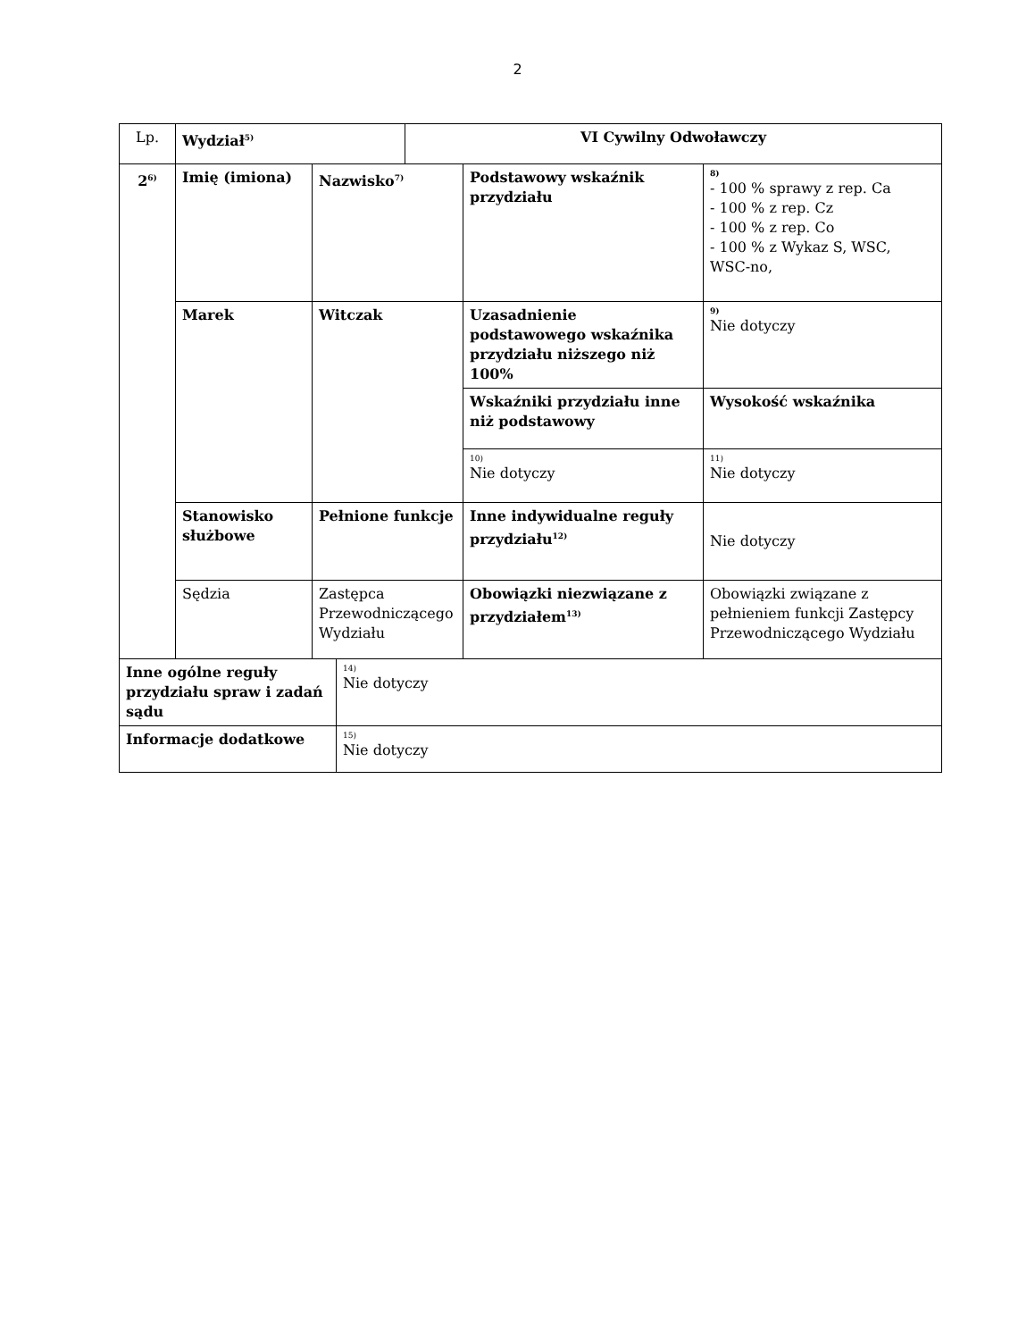2
| Lp. | Wydział<sup>5)</sup> | VI Cywilny Odwoławczy |
| 2<sup>6)</sup> | Imię (imiona) | Nazwisko<sup>7)</sup> | Podstawowy wskaźnik przydziału | 8) - 100 % sprawy z rep. Ca - 100 % z rep. Cz - 100 % z rep. Co - 100 % z Wykaz S, WSC, WSC-no, |
| | Marek | Witczak | Uzasadnienie podstawowego wskaźnika przydziału niższego niż 100% | 9) Nie dotyczy |
| | | | Wskaźniki przydziału inne niż podstawowy | Wysokość wskaźnika |
| | | | 10) Nie dotyczy | 11) Nie dotyczy |
| | Stanowisko służbowe | Pełnione funkcje | Inne indywidualne reguły przydziału<sup>12)</sup> | Nie dotyczy |
| | Sędzia | Zastępca Przewodniczącego Wydziału | Obowiązki niezwiązane z przydziałem<sup>13)</sup> | Obowiązki związane z pełnieniem funkcji Zastępcy Przewodniczącego Wydziału |
| Inne ogólne reguły przydziału spraw i zadań sądu | 14) Nie dotyczy |
| Informacje dodatkowe | 15) Nie dotyczy |